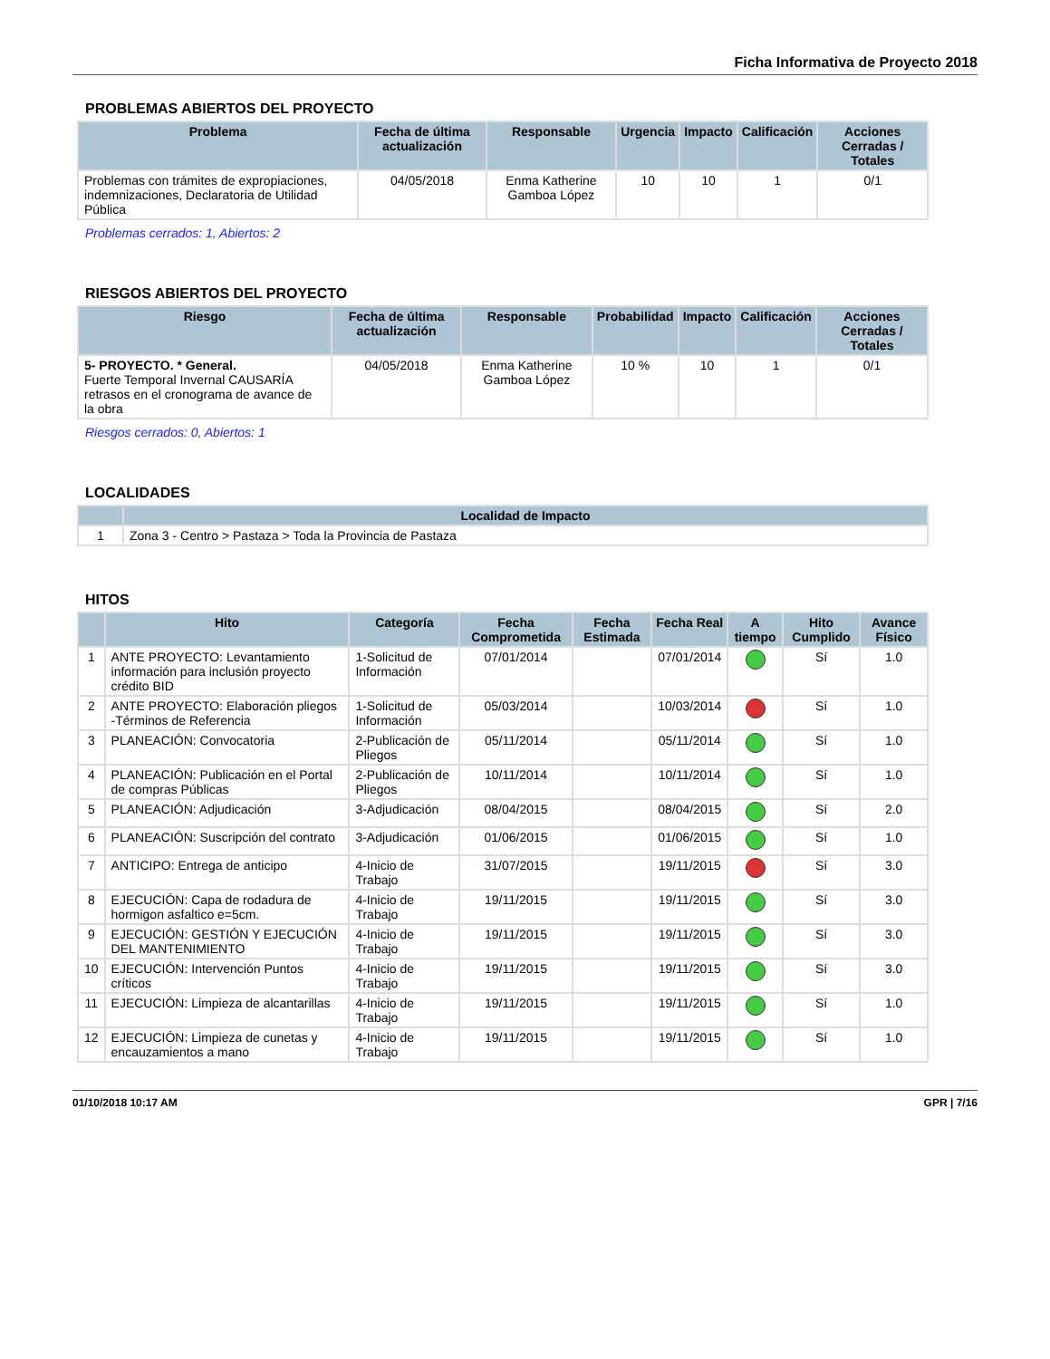Ficha Informativa de Proyecto 2018
PROBLEMAS ABIERTOS DEL PROYECTO
| Problema | Fecha de última actualización | Responsable | Urgencia | Impacto | Calificación | Acciones Cerradas / Totales |
| --- | --- | --- | --- | --- | --- | --- |
| Problemas con trámites de expropiaciones, indemnizaciones, Declaratoria de Utilidad Pública | 04/05/2018 | Enma Katherine Gamboa López | 10 | 10 | 1 | 0/1 |
Problemas cerrados: 1, Abiertos: 2
RIESGOS ABIERTOS DEL PROYECTO
| Riesgo | Fecha de última actualización | Responsable | Probabilidad | Impacto | Calificación | Acciones Cerradas / Totales |
| --- | --- | --- | --- | --- | --- | --- |
| 5- PROYECTO. * General. Fuerte Temporal Invernal CAUSARÍA retrasos en el cronograma de avance de la obra | 04/05/2018 | Enma Katherine Gamboa López | 10 % | 10 | 1 | 0/1 |
Riesgos cerrados: 0, Abiertos: 1
LOCALIDADES
| | Localidad de Impacto |
| --- | --- |
| 1 | Zona 3 - Centro > Pastaza > Toda la Provincia de Pastaza |
HITOS
| | Hito | Categoría | Fecha Comprometida | Fecha Estimada | Fecha Real | A tiempo | Hito Cumplido | Avance Físico |
| --- | --- | --- | --- | --- | --- | --- | --- | --- |
| 1 | ANTE PROYECTO: Levantamiento información para inclusión proyecto crédito BID | 1-Solicitud de Información | 07/01/2014 | | 07/01/2014 | | Sí | 1.0 |
| 2 | ANTE PROYECTO: Elaboración pliegos -Términos de Referencia | 1-Solicitud de Información | 05/03/2014 | | 10/03/2014 | | Sí | 1.0 |
| 3 | PLANEACIÓN: Convocatoria | 2-Publicación de Pliegos | 05/11/2014 | | 05/11/2014 | | Sí | 1.0 |
| 4 | PLANEACIÓN: Publicación en el Portal de compras Públicas | 2-Publicación de Pliegos | 10/11/2014 | | 10/11/2014 | | Sí | 1.0 |
| 5 | PLANEACIÓN: Adjudicación | 3-Adjudicación | 08/04/2015 | | 08/04/2015 | | Sí | 2.0 |
| 6 | PLANEACIÓN: Suscripción del contrato | 3-Adjudicación | 01/06/2015 | | 01/06/2015 | | Sí | 1.0 |
| 7 | ANTICIPO: Entrega de anticipo | 4-Inicio de Trabajo | 31/07/2015 | | 19/11/2015 | | Sí | 3.0 |
| 8 | EJECUCIÓN: Capa de rodadura de hormigon asfaltico e=5cm. | 4-Inicio de Trabajo | 19/11/2015 | | 19/11/2015 | | Sí | 3.0 |
| 9 | EJECUCIÓN: GESTIÓN Y EJECUCIÓN DEL MANTENIMIENTO | 4-Inicio de Trabajo | 19/11/2015 | | 19/11/2015 | | Sí | 3.0 |
| 10 | EJECUCIÓN: Intervención Puntos críticos | 4-Inicio de Trabajo | 19/11/2015 | | 19/11/2015 | | Sí | 3.0 |
| 11 | EJECUCIÓN: Limpieza de alcantarillas | 4-Inicio de Trabajo | 19/11/2015 | | 19/11/2015 | | Sí | 1.0 |
| 12 | EJECUCIÓN: Limpieza de cunetas y encauzamientos a mano | 4-Inicio de Trabajo | 19/11/2015 | | 19/11/2015 | | Sí | 1.0 |
01/10/2018 10:17 AM GPR | 7/16